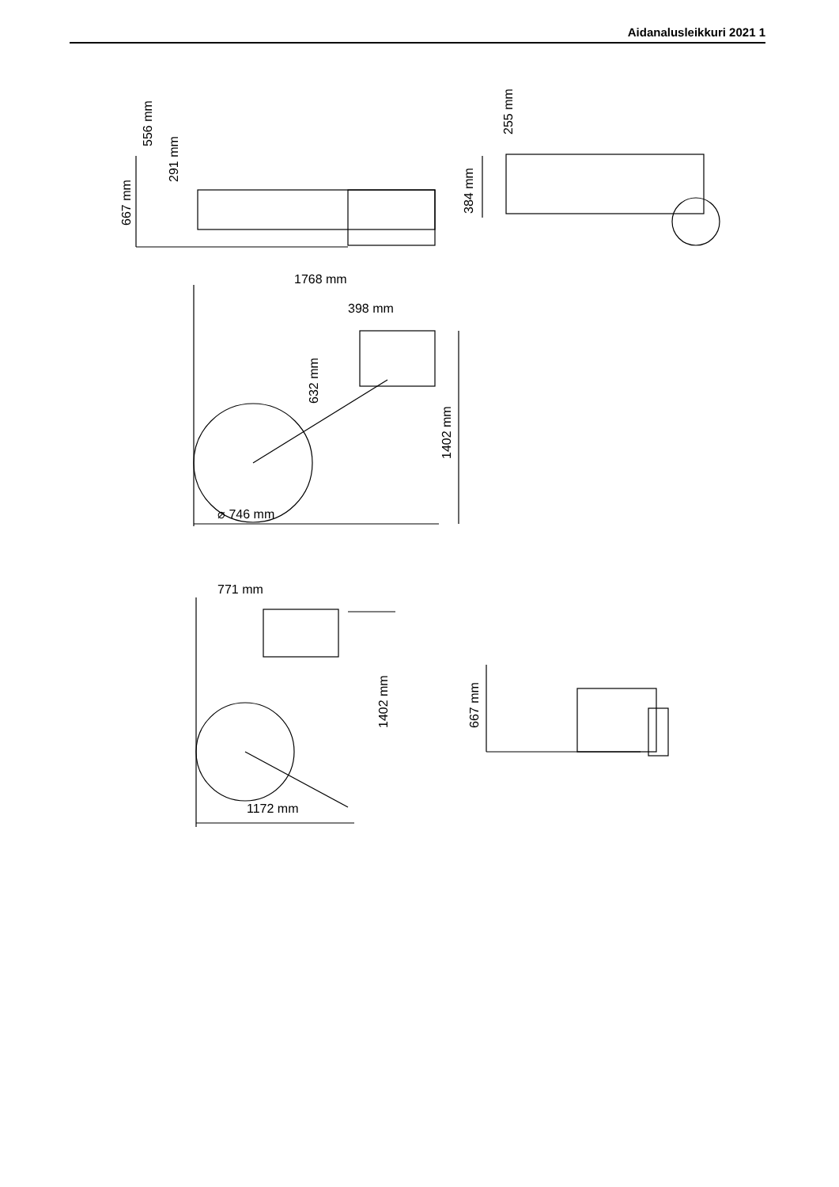Aidanalusleikkuri 2021 1
556 mm
291 mm
667 mm
255 mm
384 mm
1768 mm
398 mm
632 mm
1402 mm
⌀ 746 mm
771 mm
1402 mm
1172 mm
667 mm